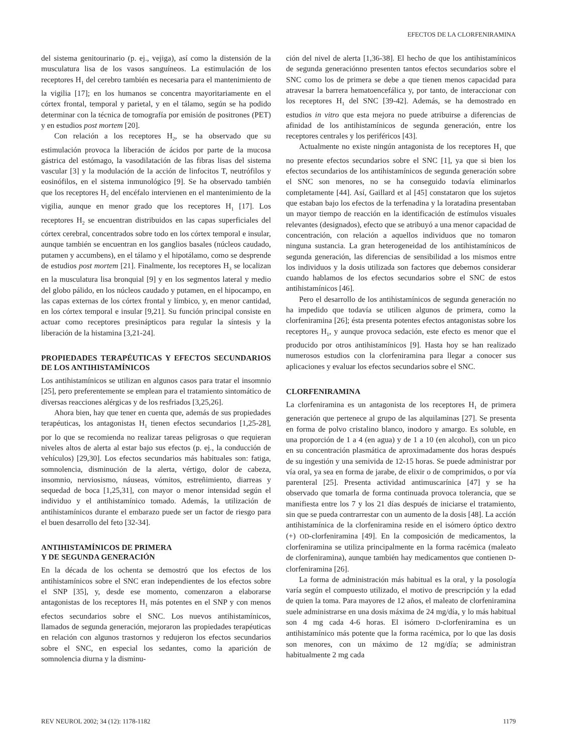EFECTOS DE LA CLORFENIRAMINA
del sistema genitourinario (p. ej., vejiga), así como la distensión de la musculatura lisa de los vasos sanguíneos. La estimulación de los receptores H<sub>1</sub> del cerebro también es necesaria para el mantenimiento de la vigilia [17]; en los humanos se concentra mayoritariamente en el córtex frontal, temporal y parietal, y en el tálamo, según se ha podido determinar con la técnica de tomografía por emisión de positrones (PET) y en estudios post mortem [20].
Con relación a los receptores H<sub>2</sub>, se ha observado que su estimulación provoca la liberación de ácidos por parte de la mucosa gástrica del estómago, la vasodilatación de las fibras lisas del sistema vascular [3] y la modulación de la acción de linfocitos T, neutrófilos y eosinófilos, en el sistema inmunológico [9]. Se ha observado también que los receptores H<sub>2</sub> del encéfalo intervienen en el mantenimiento de la vigilia, aunque en menor grado que los receptores H<sub>1</sub> [17]. Los receptores H<sub>2</sub> se encuentran distribuidos en las capas superficiales del córtex cerebral, concentrados sobre todo en los córtex temporal e insular, aunque también se encuentran en los ganglios basales (núcleos caudado, putamen y accumbens), en el tálamo y el hipotálamo, como se desprende de estudios post mortem [21]. Finalmente, los receptores H<sub>3</sub> se localizan en la musculatura lisa bronquial [9] y en los segmentos lateral y medio del globo pálido, en los núcleos caudado y putamen, en el hipocampo, en las capas externas de los córtex frontal y límbico, y, en menor cantidad, en los córtex temporal e insular [9,21]. Su función principal consiste en actuar como receptores presinápticos para regular la síntesis y la liberación de la histamina [3,21-24].
PROPIEDADES TERAPÉUTICAS Y EFECTOS SECUNDARIOS DE LOS ANTIHISTAMÍNICOS
Los antihistamínicos se utilizan en algunos casos para tratar el insomnio [25], pero preferentemente se emplean para el tratamiento sintomático de diversas reacciones alérgicas y de los resfriados [3,25,26].
Ahora bien, hay que tener en cuenta que, además de sus propiedades terapéuticas, los antagonistas H<sub>1</sub> tienen efectos secundarios [1,25-28], por lo que se recomienda no realizar tareas peligrosas o que requieran niveles altos de alerta al estar bajo sus efectos (p. ej., la conducción de vehículos) [29,30]. Los efectos secundarios más habituales son: fatiga, somnolencia, disminución de la alerta, vértigo, dolor de cabeza, insomnio, nerviosismo, náuseas, vómitos, estreñimiento, diarreas y sequedad de boca [1,25,31], con mayor o menor intensidad según el individuo y el antihistamínico tomado. Además, la utilización de antihistamínicos durante el embarazo puede ser un factor de riesgo para el buen desarrollo del feto [32-34].
ANTIHISTAMÍNICOS DE PRIMERA
Y DE SEGUNDA GENERACIÓN
En la década de los ochenta se demostró que los efectos de los antihistamínicos sobre el SNC eran independientes de los efectos sobre el SNP [35], y, desde ese momento, comenzaron a elaborarse antagonistas de los receptores H<sub>1</sub> más potentes en el SNP y con menos efectos secundarios sobre el SNC. Los nuevos antihistamínicos, llamados de segunda generación, mejoraron las propiedades terapéuticas en relación con algunos trastornos y redujeron los efectos secundarios sobre el SNC, en especial los sedantes, como la aparición de somnolencia diurna y la disminu-
ción del nivel de alerta [1,36-38]. El hecho de que los antihistamínicos de segunda generaciónno presenten tantos efectos secundarios sobre el SNC como los de primera se debe a que tienen menos capacidad para atravesar la barrera hematoencefálica y, por tanto, de interaccionar con los receptores H<sub>1</sub> del SNC [39-42]. Además, se ha demostrado en estudios in vitro que esta mejora no puede atribuirse a diferencias de afinidad de los antihistamínicos de segunda generación, entre los receptores centrales y los periféricos [43].
Actualmente no existe ningún antagonista de los receptores H<sub>1</sub> que no presente efectos secundarios sobre el SNC [1], ya que si bien los efectos secundarios de los antihistamínicos de segunda generación sobre el SNC son menores, no se ha conseguido todavía eliminarlos completamente [44]. Así, Gaillard et al [45] constataron que los sujetos que estaban bajo los efectos de la terfenadina y la loratadina presentaban un mayor tiempo de reacción en la identificación de estímulos visuales relevantes (designados), efecto que se atribuyó a una menor capacidad de concentración, con relación a aquellos individuos que no tomaron ninguna sustancia. La gran heterogeneidad de los antihistamínicos de segunda generación, las diferencias de sensibilidad a los mismos entre los individuos y la dosis utilizada son factores que debemos considerar cuando hablamos de los efectos secundarios sobre el SNC de estos antihistamínicos [46].
Pero el desarrollo de los antihistamínicos de segunda generación no ha impedido que todavía se utilicen algunos de primera, como la clorfeniramina [26]; ésta presenta potentes efectos antagonistas sobre los receptores H<sub>1</sub>, y aunque provoca sedación, este efecto es menor que el producido por otros antihistamínicos [9]. Hasta hoy se han realizado numerosos estudios con la clorfeniramina para llegar a conocer sus aplicaciones y evaluar los efectos secundarios sobre el SNC.
CLORFENIRAMINA
La clorfeniramina es un antagonista de los receptores H<sub>1</sub> de primera generación que pertenece al grupo de las alquilaminas [27]. Se presenta en forma de polvo cristalino blanco, inodoro y amargo. Es soluble, en una proporción de 1 a 4 (en agua) y de 1 a 10 (en alcohol), con un pico en su concentración plasmática de aproximadamente dos horas después de su ingestión y una semivida de 12-15 horas. Se puede administrar por vía oral, ya sea en forma de jarabe, de elixir o de comprimidos, o por vía parenteral [25]. Presenta actividad antimuscarínica [47] y se ha observado que tomarla de forma continuada provoca tolerancia, que se manifiesta entre los 7 y los 21 días después de iniciarse el tratamiento, sin que se pueda contrarrestar con un aumento de la dosis [48]. La acción antihistamínica de la clorfeniramina reside en el isómero óptico dextro (+) OD-clorfeniramina [49]. En la composición de medicamentos, la clorfeniramina se utiliza principalmente en la forma racémica (maleato de clorfeniramina), aunque también hay medicamentos que contienen D-clorfeniramina [26].
La forma de administración más habitual es la oral, y la posología varía según el compuesto utilizado, el motivo de prescripción y la edad de quien la toma. Para mayores de 12 años, el maleato de clorfeniramina suele administrarse en una dosis máxima de 24 mg/día, y lo más habitual son 4 mg cada 4-6 horas. El isómero D-clorfeniramina es un antihistamínico más potente que la forma racémica, por lo que las dosis son menores, con un máximo de 12 mg/día; se administran habitualmente 2 mg cada
REV NEUROL 2002; 34 (12): 1178-1182 1179